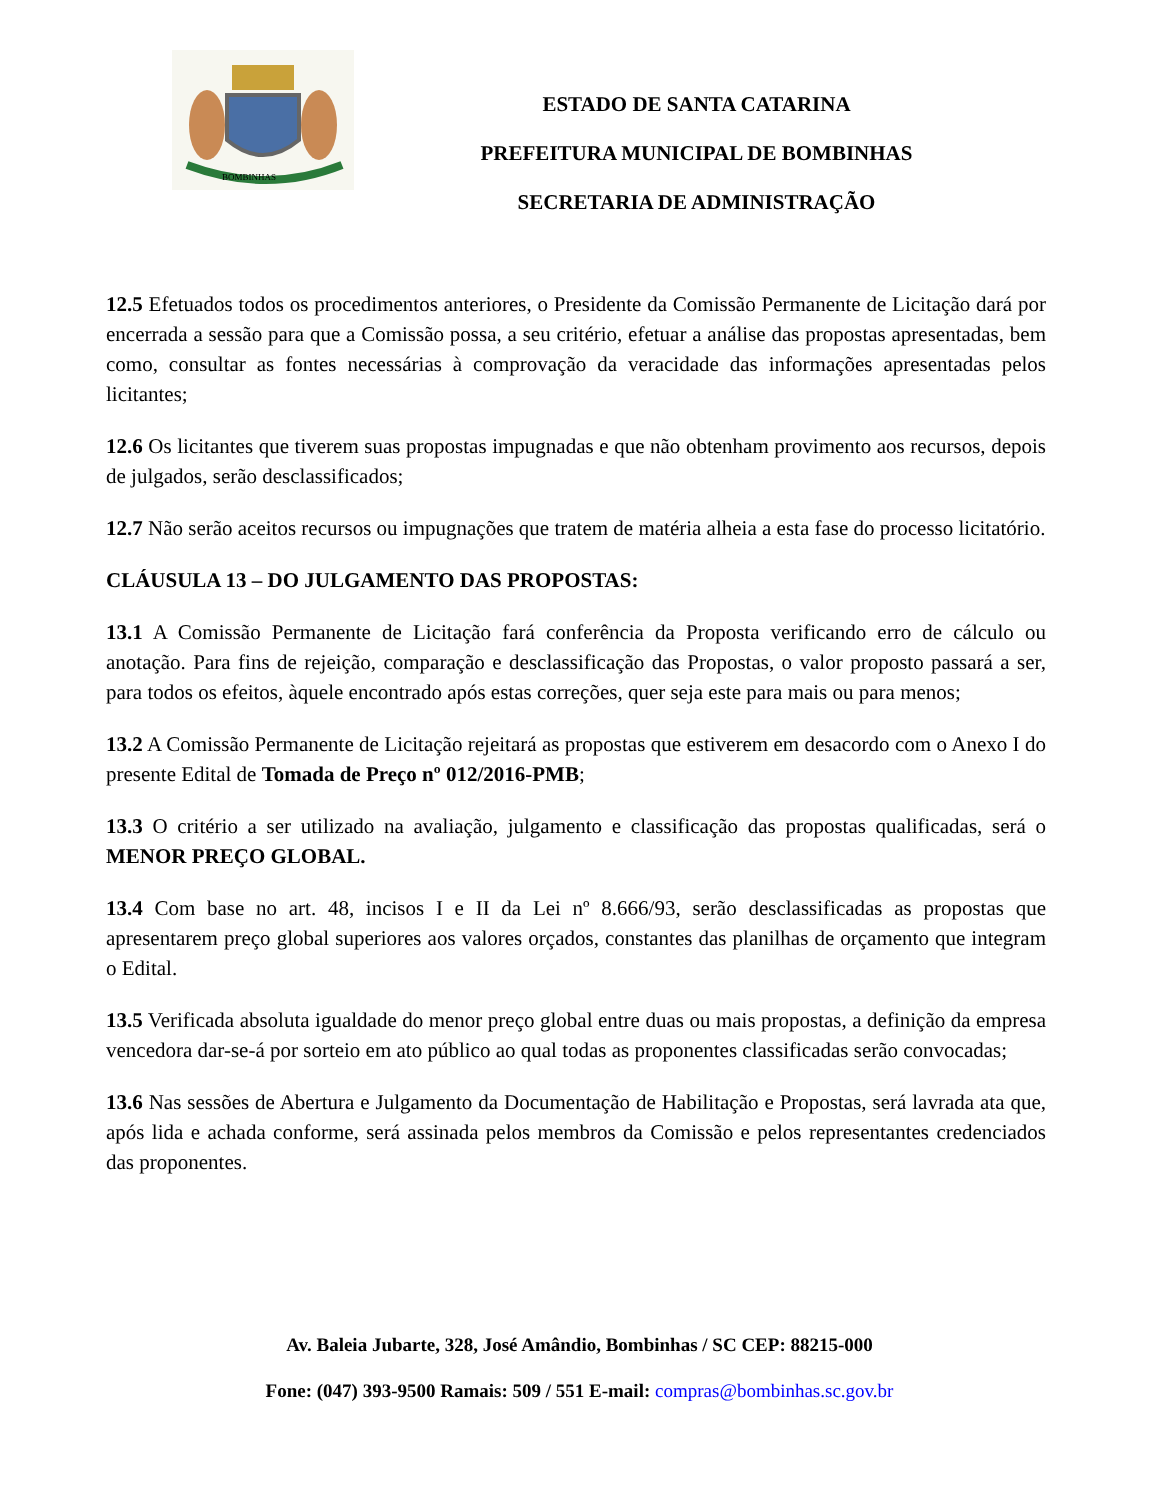BOMBINHAS
ESTADO DE SANTA CATARINA
PREFEITURA MUNICIPAL DE BOMBINHAS
SECRETARIA DE ADMINISTRAÇÃO
12.5 Efetuados todos os procedimentos anteriores, o Presidente da Comissão Permanente de Licitação dará por encerrada a sessão para que a Comissão possa, a seu critério, efetuar a análise das propostas apresentadas, bem como, consultar as fontes necessárias à comprovação da veracidade das informações apresentadas pelos licitantes;
12.6 Os licitantes que tiverem suas propostas impugnadas e que não obtenham provimento aos recursos, depois de julgados, serão desclassificados;
12.7 Não serão aceitos recursos ou impugnações que tratem de matéria alheia a esta fase do processo licitatório.
CLÁUSULA 13 – DO JULGAMENTO DAS PROPOSTAS:
13.1 A Comissão Permanente de Licitação fará conferência da Proposta verificando erro de cálculo ou anotação. Para fins de rejeição, comparação e desclassificação das Propostas, o valor proposto passará a ser, para todos os efeitos, àquele encontrado após estas correções, quer seja este para mais ou para menos;
13.2 A Comissão Permanente de Licitação rejeitará as propostas que estiverem em desacordo com o Anexo I do presente Edital de Tomada de Preço nº 012/2016-PMB;
13.3 O critério a ser utilizado na avaliação, julgamento e classificação das propostas qualificadas, será o MENOR PREÇO GLOBAL.
13.4 Com base no art. 48, incisos I e II da Lei nº 8.666/93, serão desclassificadas as propostas que apresentarem preço global superiores aos valores orçados, constantes das planilhas de orçamento que integram o Edital.
13.5 Verificada absoluta igualdade do menor preço global entre duas ou mais propostas, a definição da empresa vencedora dar-se-á por sorteio em ato público ao qual todas as proponentes classificadas serão convocadas;
13.6 Nas sessões de Abertura e Julgamento da Documentação de Habilitação e Propostas, será lavrada ata que, após lida e achada conforme, será assinada pelos membros da Comissão e pelos representantes credenciados das proponentes.
Av. Baleia Jubarte, 328, José Amândio, Bombinhas / SC CEP: 88215-000
Fone: (047) 393-9500 Ramais: 509 / 551 E-mail: compras@bombinhas.sc.gov.br